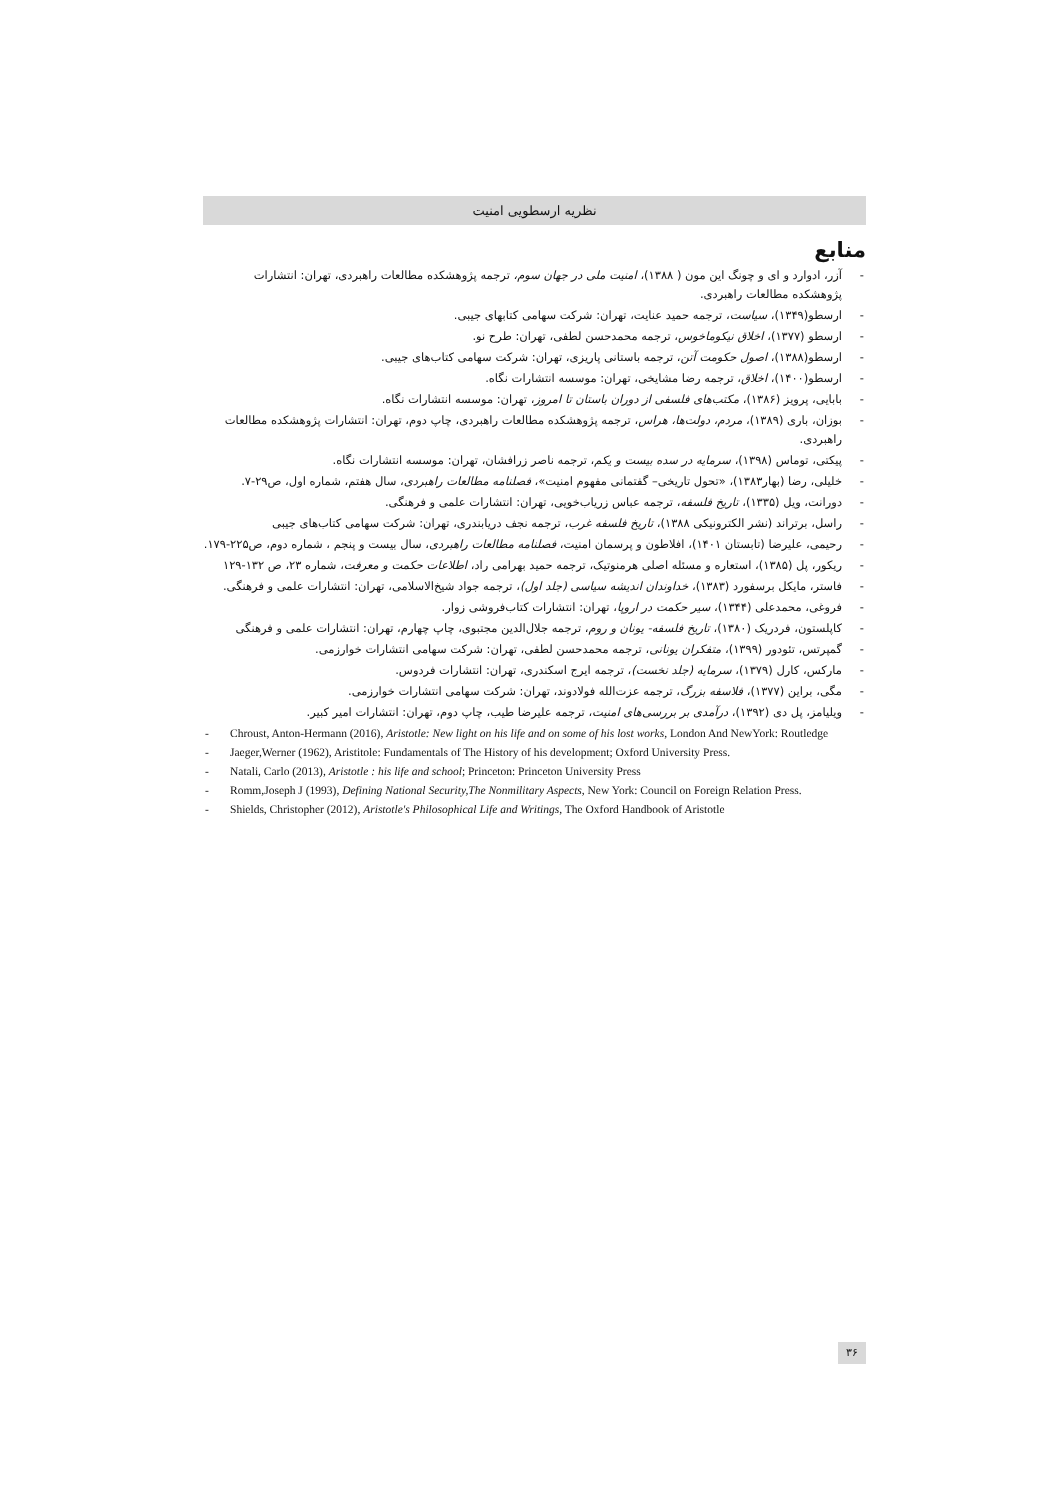نظریه ارسطویی امنیت
منابع
- آزر، ادوارد و ای و چونگ این مون ( ۱۳۸۸)، امنیت ملی در جهان سوم، ترجمه پژوهشکده مطالعات راهبردی، تهران: انتشارات پژوهشکده مطالعات راهبردی.
- ارسطو(۱۳۴۹)، سیاست، ترجمه حمید عنایت، تهران: شرکت سهامی کتابهای جیبی.
- ارسطو (۱۳۷۷)، اخلاق نیکوماخوس، ترجمه محمدحسن لطفی، تهران: طرح نو.
- ارسطو(۱۳۸۸)، اصول حکومت آتن، ترجمه باستانی پاریزی، تهران: شرکت سهامی کتاب‌های جیبی.
- ارسطو(۱۴۰۰)، اخلاق، ترجمه رضا مشایخی، تهران: موسسه انتشارات نگاه.
- بابایی، پرویز (۱۳۸۶)، مکتب‌های فلسفی از دوران باستان تا امروز، تهران: موسسه انتشارات نگاه.
- بوزان، باری (۱۳۸۹)، مردم، دولت‌ها، هراس، ترجمه پژوهشکده مطالعات راهبردی، چاپ دوم، تهران: انتشارات پژوهشکده مطالعات راهبردی.
- پیکتی، توماس (۱۳۹۸)، سرمایه در سده بیست و یکم، ترجمه ناصر زرافشان، تهران: موسسه انتشارات نگاه.
- خلیلی، رضا (بهار۱۳۸۳)، «تحول تاریخی– گفتمانی مفهوم امنیت»، فصلنامه مطالعات راهبردی، سال هفتم، شماره اول، ص۲۹-۷.
- دورانت، ویل (۱۳۳۵)، تاریخ فلسفه، ترجمه عباس زریاب‌خویی، تهران: انتشارات علمی و فرهنگی.
- راسل، برتراند (نشر الکترونیکی ۱۳۸۸)، تاریخ فلسفه غرب، ترجمه نجف دریابندری، تهران: شرکت سهامی کتاب‌های جیبی
- رحیمی، علیرضا (تابستان ۱۴۰۱)، افلاطون و پرسمان امنیت، فصلنامه مطالعات راهبردی، سال بیست و پنجم ، شماره دوم، ص۲۲۵-۱۷۹.
- ریکور، پل (۱۳۸۵)، استعاره و مسئله اصلی هرمنوتیک، ترجمه حمید بهرامی راد، اطلاعات حکمت و معرفت، شماره ۲۳، ص ۱۳۲-۱۲۹
- فاستر، مایکل برسفورد (۱۳۸۳)، خداوندان اندیشه سیاسی (جلد اول)، ترجمه جواد شیخ‌الاسلامی، تهران: انتشارات علمی و فرهنگی.
- فروغی، محمدعلی (۱۳۴۴)، سیر حکمت در اروپا، تهران: انتشارات کتاب‌فروشی زوار.
- کاپلستون، فردریک (۱۳۸۰)، تاریخ فلسفه- یونان و روم، ترجمه جلال‌الدین مجتبوی، چاپ چهارم، تهران: انتشارات علمی و فرهنگی
- گمپرتس، تئودور (۱۳۹۹)، متفکران یونانی، ترجمه محمدحسن لطفی، تهران: شرکت سهامی انتشارات خوارزمی.
- مارکس، کارل (۱۳۷۹)، سرمایه (جلد نخست)، ترجمه ایرج اسکندری، تهران: انتشارات فردوس.
- مگی، براین (۱۳۷۷)، فلاسفه بزرگ، ترجمه عزت‌الله فولادوند، تهران: شرکت سهامی انتشارات خوارزمی.
- ویلیامز، پل دی (۱۳۹۲)، درآمدی بر بررسی‌های امنیت، ترجمه علیرضا طیب، چاپ دوم، تهران: انتشارات امیر کبیر.
- Chroust, Anton-Hermann (2016), Aristotle: New light on his life and on some of his lost works, London And NewYork: Routledge
- Jaeger,Werner (1962), Aristitole: Fundamentals of The History of his development; Oxford University Press.
- Natali, Carlo (2013), Aristotle : his life and school; Princeton: Princeton University Press
- Romm,Joseph J (1993), Defining National Security,The Nonmilitary Aspects, New York: Council on Foreign Relation Press.
- Shields, Christopher (2012), Aristotle's Philosophical Life and Writings, The Oxford Handbook of Aristotle
۳۶